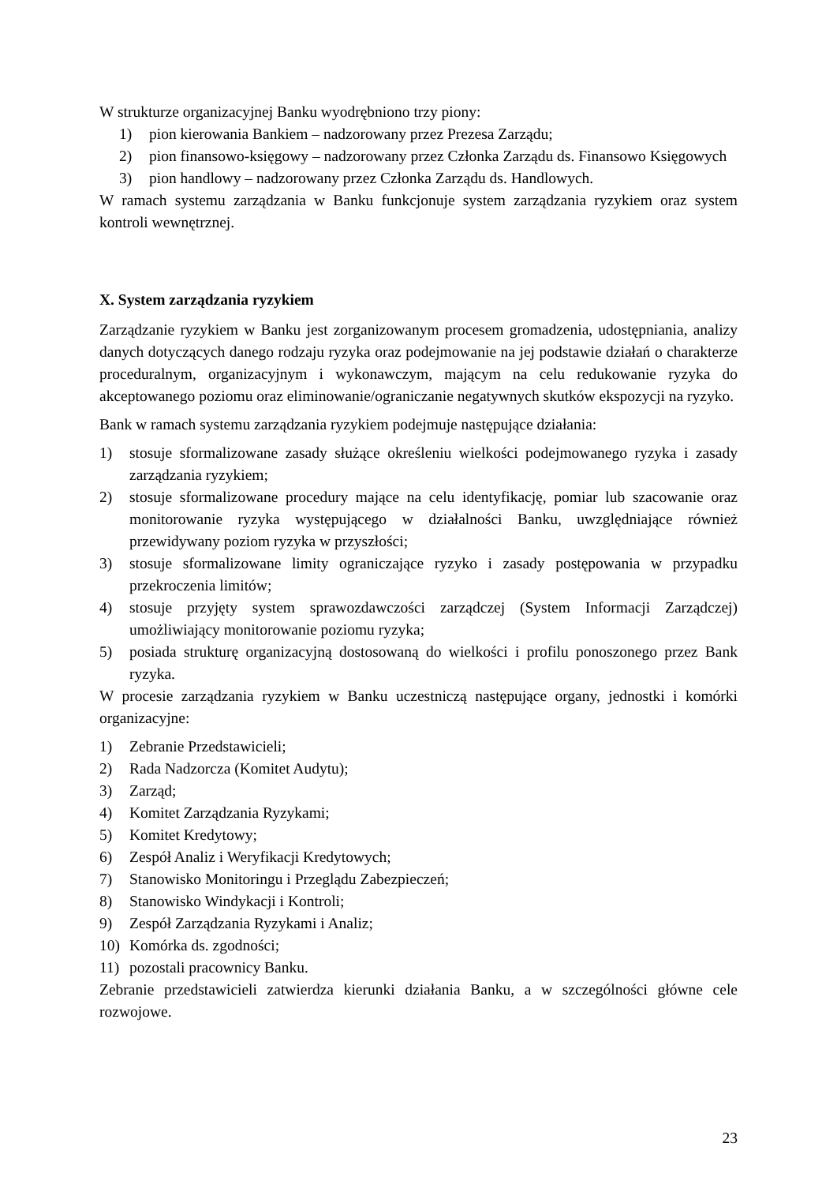W strukturze organizacyjnej Banku wyodrębniono trzy piony:
1) pion kierowania Bankiem – nadzorowany przez Prezesa Zarządu;
2) pion finansowo-księgowy – nadzorowany przez Członka Zarządu ds. Finansowo Księgowych
3) pion handlowy – nadzorowany przez Członka Zarządu ds. Handlowych.
W ramach systemu zarządzania w Banku funkcjonuje system zarządzania ryzykiem oraz system kontroli wewnętrznej.
X. System zarządzania ryzykiem
Zarządzanie ryzykiem w Banku jest zorganizowanym procesem gromadzenia, udostępniania, analizy danych dotyczących danego rodzaju ryzyka oraz podejmowanie na jej podstawie działań o charakterze proceduralnym, organizacyjnym i wykonawczym, mającym na celu redukowanie ryzyka do akceptowanego poziomu oraz eliminowanie/ograniczanie negatywnych skutków ekspozycji na ryzyko.
Bank w ramach systemu zarządzania ryzykiem podejmuje następujące działania:
1) stosuje sformalizowane zasady służące określeniu wielkości podejmowanego ryzyka i zasady zarządzania ryzykiem;
2) stosuje sformalizowane procedury mające na celu identyfikację, pomiar lub szacowanie oraz monitorowanie ryzyka występującego w działalności Banku, uwzględniające również przewidywany poziom ryzyka w przyszłości;
3) stosuje sformalizowane limity ograniczające ryzyko i zasady postępowania w przypadku przekroczenia limitów;
4) stosuje przyjęty system sprawozdawczości zarządczej (System Informacji Zarządczej) umożliwiający monitorowanie poziomu ryzyka;
5) posiada strukturę organizacyjną dostosowaną do wielkości i profilu ponoszonego przez Bank ryzyka.
W procesie zarządzania ryzykiem w Banku uczestniczą następujące organy, jednostki i komórki organizacyjne:
1) Zebranie Przedstawicieli;
2) Rada Nadzorcza (Komitet Audytu);
3) Zarząd;
4) Komitet Zarządzania Ryzykami;
5) Komitet Kredytowy;
6) Zespół Analiz i Weryfikacji Kredytowych;
7) Stanowisko Monitoringu i Przeglądu Zabezpieczeń;
8) Stanowisko Windykacji i Kontroli;
9) Zespół Zarządzania Ryzykami i Analiz;
10) Komórka ds. zgodności;
11) pozostali pracownicy Banku.
Zebranie przedstawicieli zatwierdza kierunki działania Banku, a w szczególności główne cele rozwojowe.
23